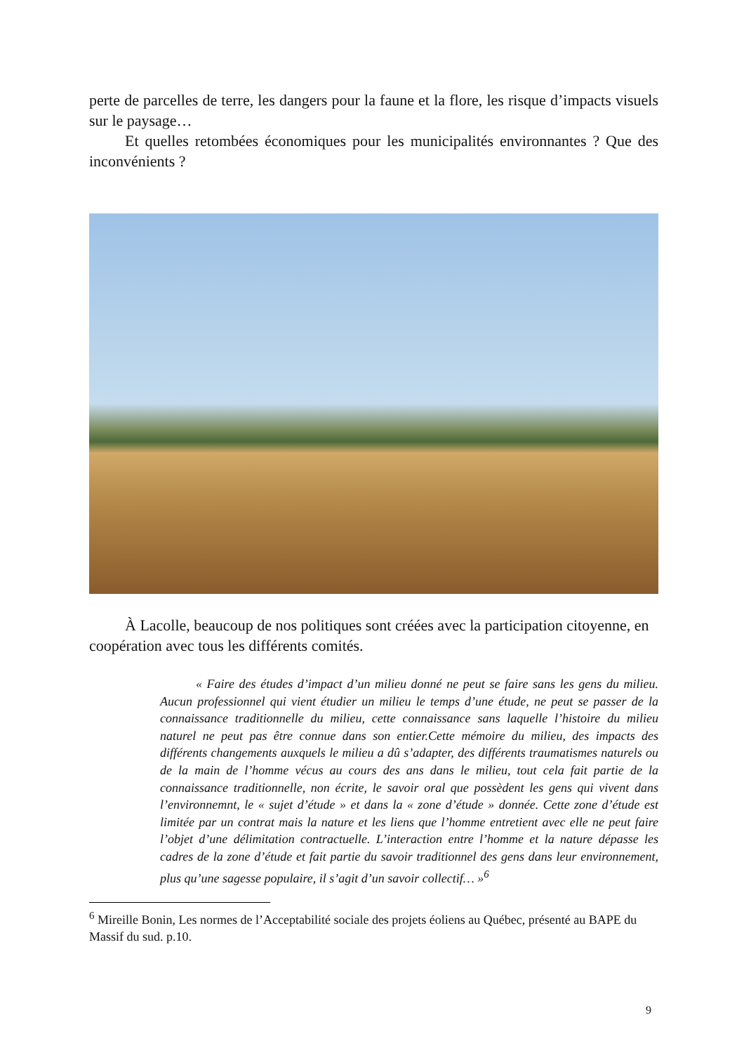perte de parcelles de terre, les dangers pour la faune et la flore, les risque d’impacts visuels sur le paysage…
Et quelles retombées économiques pour les municipalités environnantes ? Que des inconvénients ?
À Lacolle, beaucoup de nos politiques sont créées avec la participation citoyenne, en coopération avec tous les différents comités.
« Faire des études d’impact d’un milieu donné ne peut se faire sans les gens du milieu. Aucun professionnel qui vient étudier un milieu le temps d’une étude, ne peut se passer de la connaissance traditionnelle du milieu, cette connaissance sans laquelle l’histoire du milieu naturel ne peut pas être connue dans son entier.Cette mémoire du milieu, des impacts des différents changements auxquels le milieu a dû s’adapter, des différents traumatismes naturels ou de la main de l’homme vécus au cours des ans dans le milieu, tout cela fait partie de la connaissance traditionnelle, non écrite, le savoir oral que possèdent les gens qui vivent dans l’environnemnt, le « sujet d’étude » et dans la « zone d’étude » donnée. Cette zone d’étude est limitée par un contrat mais la nature et les liens que l’homme entretient avec elle ne peut faire l’objet d’une délimitation contractuelle. L’interaction entre l’homme et la nature dépasse les cadres de la zone d’étude et fait partie du savoir traditionnel des gens dans leur environnement, plus qu’une sagesse populaire, il s’agit d’un savoir collectif… »<sup>6</sup>
<sup>6</sup> Mireille Bonin, Les normes de l’Acceptabilité sociale des projets éoliens au Québec, présenté au BAPE du Massif du sud. p.10.
9